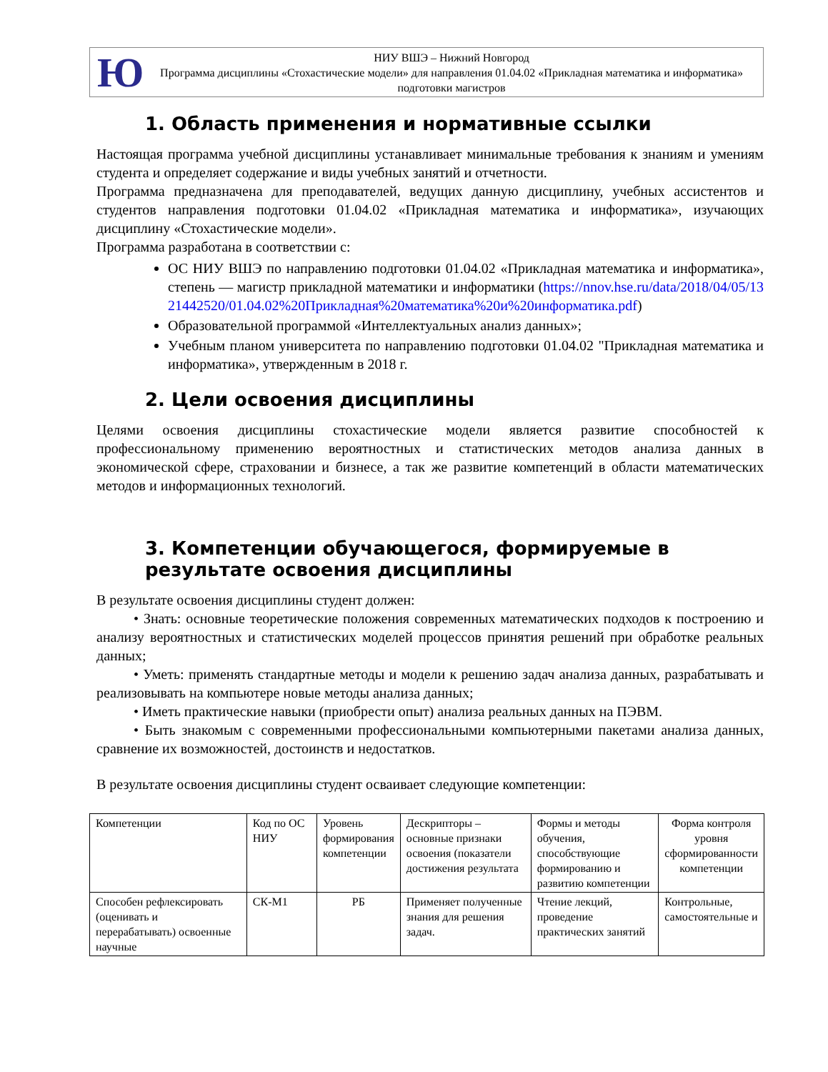Ю
НИУ ВШЭ – Нижний Новгород
Программа дисциплины «Стохастические модели» для направления 01.04.02 «Прикладная математика и информатика» подготовки магистров
1. Область применения и нормативные ссылки
Настоящая программа учебной дисциплины устанавливает минимальные требования к знаниям и умениям студента и определяет содержание и виды учебных занятий и отчетности.
Программа предназначена для преподавателей, ведущих данную дисциплину, учебных ассистентов и студентов направления подготовки 01.04.02 «Прикладная математика и информатика», изучающих дисциплину «Стохастические модели».
Программа разработана в соответствии с:
ОС НИУ ВШЭ по направлению подготовки 01.04.02 «Прикладная математика и информатика», степень — магистр прикладной математики и информатики (https://nnov.hse.ru/data/2018/04/05/1321442520/01.04.02%20Прикладная%20математика%20и%20информатика.pdf)
Образовательной программой «Интеллектуальных анализ данных»;
Учебным планом университета по направлению подготовки 01.04.02 "Прикладная математика и информатика», утвержденным в 2018 г.
2. Цели освоения дисциплины
Целями освоения дисциплины стохастические модели является развитие способностей к профессиональному применению вероятностных и статистических методов анализа данных в экономической сфере, страховании и бизнесе, а так же развитие компетенций в области математических методов и информационных технологий.
3. Компетенции обучающегося, формируемые в результате освоения дисциплины
В результате освоения дисциплины студент должен:
• Знать: основные теоретические положения современных математических подходов к построению и анализу вероятностных и статистических моделей процессов принятия решений при обработке реальных данных;
• Уметь: применять стандартные методы и модели к решению задач анализа данных, разрабатывать и реализовывать на компьютере новые методы анализа данных;
• Иметь практические навыки (приобрести опыт) анализа реальных данных на ПЭВМ.
• Быть знакомым с современными профессиональными компьютерными пакетами анализа данных, сравнение их возможностей, достоинств и недостатков.
В результате освоения дисциплины студент осваивает следующие компетенции:
| Компетенции | Код по ОС НИУ | Уровень формирования компетенции | Дескрипторы – основные признаки освоения (показатели достижения результата | Формы и методы обучения, способствующие формированию и развитию компетенции | Форма контроля уровня сформированности компетенции |
| Способен рефлексировать (оценивать и перерабатывать) освоенные научные | СК-М1 | РБ | Применяет полученные знания для решения задач. | Чтение лекций, проведение практических занятий | Контрольные, самостоятельные и |